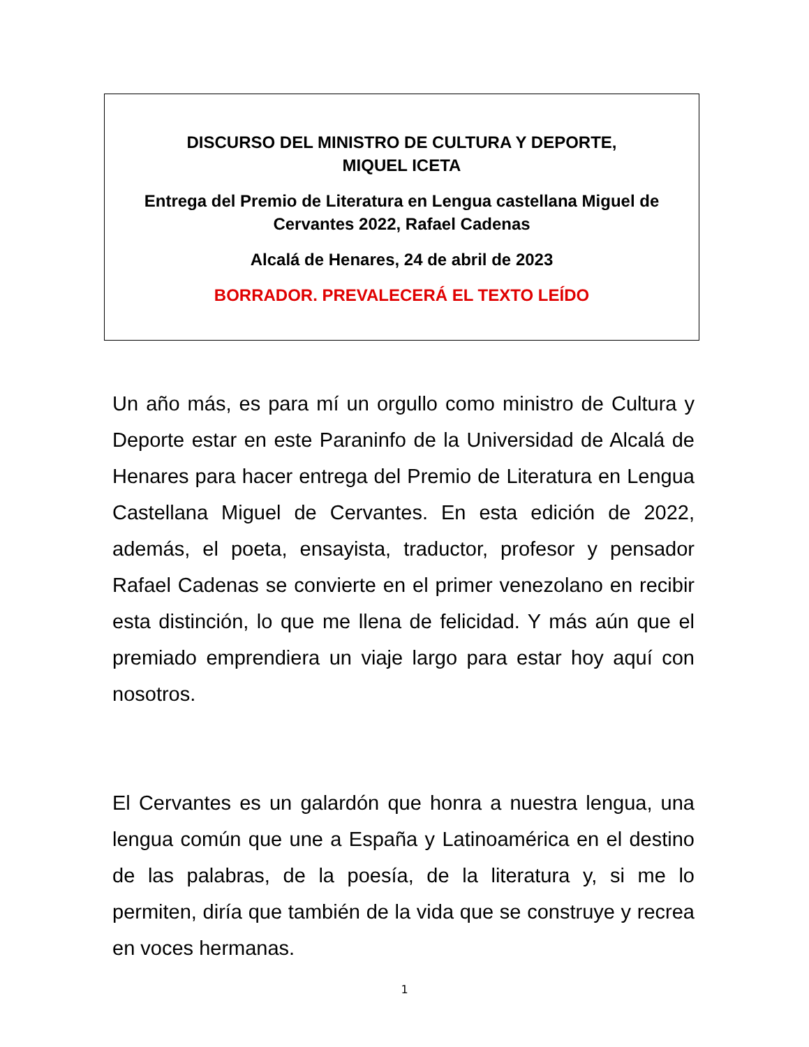DISCURSO DEL MINISTRO DE CULTURA Y DEPORTE,
MIQUEL ICETA
Entrega del Premio de Literatura en Lengua castellana Miguel de
Cervantes 2022, Rafael Cadenas
Alcalá de Henares, 24 de abril de 2023
BORRADOR. PREVALECERÁ EL TEXTO LEÍDO
Un año más, es para mí un orgullo como ministro de Cultura y Deporte estar en este Paraninfo de la Universidad de Alcalá de Henares para hacer entrega del Premio de Literatura en Lengua Castellana Miguel de Cervantes. En esta edición de 2022, además, el poeta, ensayista, traductor, profesor y pensador Rafael Cadenas se convierte en el primer venezolano en recibir esta distinción, lo que me llena de felicidad. Y más aún que el premiado emprendiera un viaje largo para estar hoy aquí con nosotros.
El Cervantes es un galardón que honra a nuestra lengua, una lengua común que une a España y Latinoamérica en el destino de las palabras, de la poesía, de la literatura y, si me lo permiten, diría que también de la vida que se construye y recrea en voces hermanas.
1